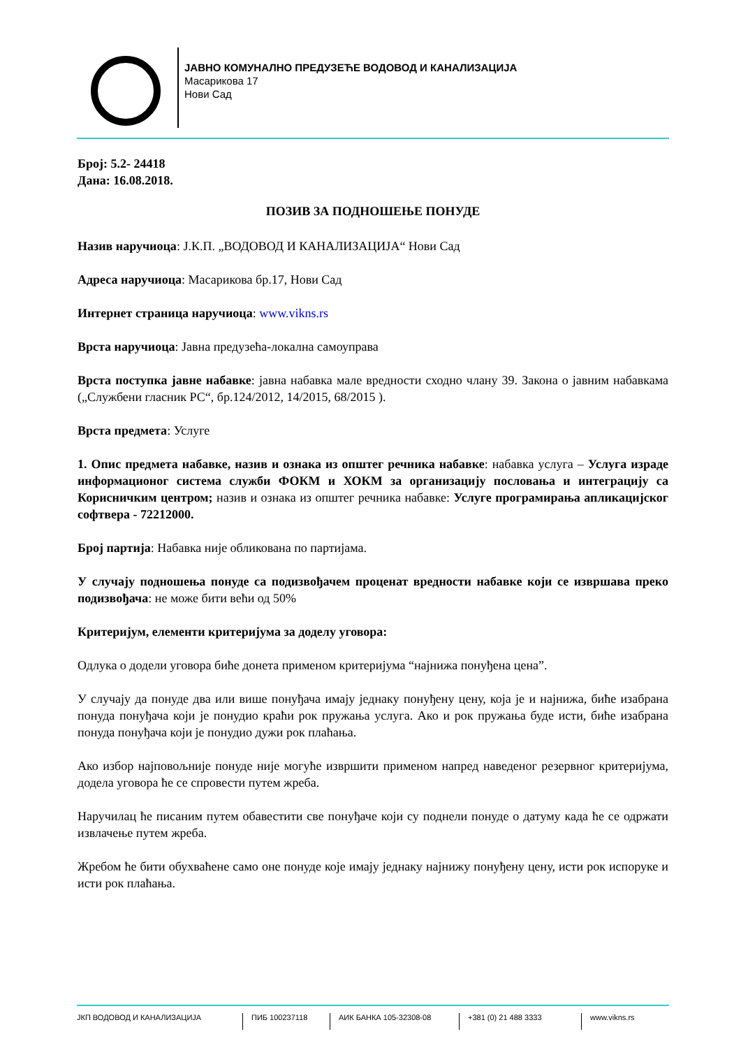ЈАВНО КОМУНАЛНО ПРЕДУЗЕЋЕ ВОДОВОД И КАНАЛИЗАЦИЈА
Масарикова 17
Нови Сад
Број: 5.2- 24418
Дана: 16.08.2018.
ПОЗИВ ЗА ПОДНОШЕЊЕ ПОНУДЕ
Назив наручиоца: Ј.К.П. „ВОДОВОД И КАНАЛИЗАЦИЈА“ Нови Сад
Адреса наручиоца: Масарикова бр.17, Нови Сад
Интернет страница наручиоца: www.vikns.rs
Врста наручиоца: Јавна предузећа-локална самоуправа
Врста поступка јавне набавке: јавна набавка мале вредности сходно члану 39. Закона о јавним набавкама („Службени гласник РС“, бр.124/2012, 14/2015, 68/2015 ).
Врста предмета: Услуге
1. Опис предмета набавке, назив и ознака из општег речника набавке: набавка услуга – Услуга израде информационог система служби ФОКМ и ХОКМ за организацију пословања и интеграцију са Корисничким центром; назив и ознака из општег речника набавке: Услуге програмирања апликацијског софтвера - 72212000.
Број партија: Набавка није обликована по партијама.
У случају подношења понуде са подизвођачем проценат вредности набавке који се извршава преко подизвођача: не може бити већи од 50%
Критеријум, елементи критеријума за доделу уговора:
Одлука о додели уговора биће донета применом критеријума “најнижа понуђена цена”.
У случају да понуде два или више понуђача имају једнаку понуђену цену, која је и најнижа, биће изабрана понуда понуђача који је понудио краћи рок пружања услуга. Ако и рок пружања буде исти, биће изабрана понуда понуђача који је понудио дужи рок плаћања.
Ако избор најповољније понуде није могуће извршити применом напред наведеног резервног критеријума, додела уговора ће се спровести путем жреба.
Наручилац ће писаним путем обавестити све понуђаче који су поднели понуде о датуму када ће се одржати извлачење путем жреба.
Жребом ће бити обухваћене само оне понуде које имају једнаку најнижу понуђену цену, исти рок испоруке и исти рок плаћања.
ЈКП ВОДОВОД И КАНАЛИЗАЦИЈА ПИБ 100237118 АИК БАНКА 105-32308-08 +381 (0) 21 488 3333 www.vikns.rs